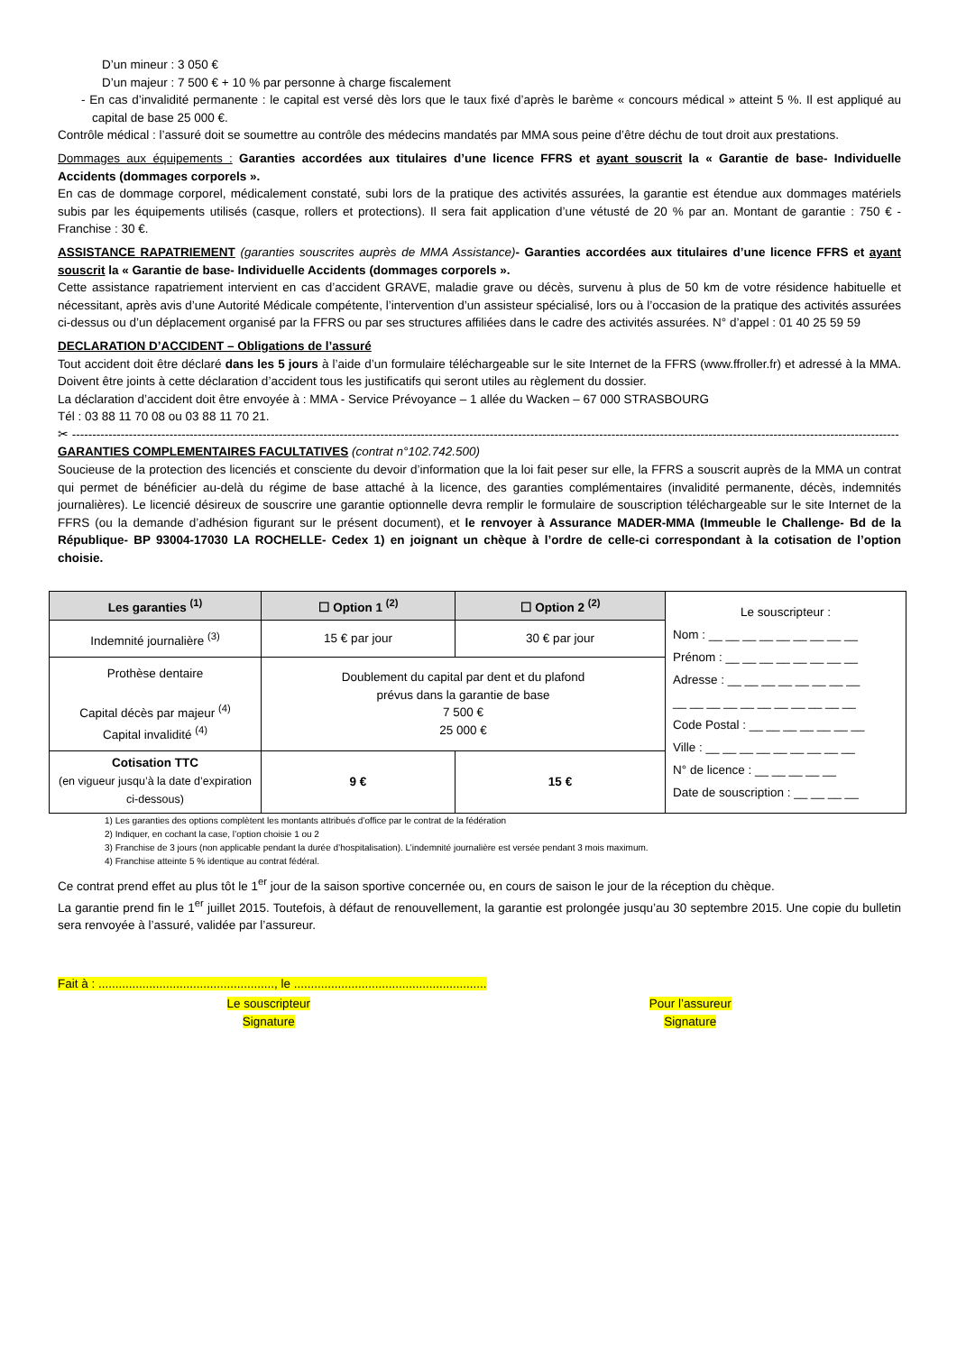D’un mineur : 3 050 €
D’un majeur : 7 500 € + 10 % par personne à charge fiscalement
- En cas d’invalidité permanente : le capital est versé dès lors que le taux fixé d’après le barème « concours médical » atteint 5 %. Il est appliqué au capital de base 25 000 €.
Contrôle médical : l’assuré doit se soumettre au contrôle des médecins mandatés par MMA sous peine d’être déchu de tout droit aux prestations.
Dommages aux équipements : Garanties accordées aux titulaires d’une licence FFRS et ayant souscrit la « Garantie de base- Individuelle Accidents (dommages corporels ».
En cas de dommage corporel, médicalement constaté, subi lors de la pratique des activités assurées, la garantie est étendue aux dommages matériels subis par les équipements utilisés (casque, rollers et protections). Il sera fait application d’une vétusté de 20 % par an. Montant de garantie : 750 € - Franchise : 30 €.
ASSISTANCE RAPATRIEMENT (garanties souscrites auprès de MMA Assistance)- Garanties accordées aux titulaires d’une licence FFRS et ayant souscrit la « Garantie de base- Individuelle Accidents (dommages corporels ».
Cette assistance rapatriement intervient en cas d’accident GRAVE, maladie grave ou décès, survenu à plus de 50 km de votre résidence habituelle et nécessitant, après avis d’une Autorité Médicale compétente, l’intervention d’un assisteur spécialisé, lors ou à l’occasion de la pratique des activités assurées ci-dessus ou d’un déplacement organisé par la FFRS ou par ses structures affiliées dans le cadre des activités assurées. N° d’appel : 01 40 25 59 59
DECLARATION D’ACCIDENT – Obligations de l’assuré
Tout accident doit être déclaré dans les 5 jours à l’aide d’un formulaire téléchargeable sur le site Internet de la FFRS (www.ffroller.fr) et adressé à la MMA. Doivent être joints à cette déclaration d’accident tous les justificatifs qui seront utiles au règlement du dossier.
La déclaration d’accident doit être envoyée à : MMA - Service Prévoyance – 1 allée du Wacken – 67 000 STRASBOURG
Tél : 03 88 11 70 08 ou 03 88 11 70 21.
✂ ------------------------------------------------------------------------------------------------------------------------------------------------------------------------------------------------------------
GARANTIES COMPLEMENTAIRES FACULTATIVES (contrat n°102.742.500)
Soucieuse de la protection des licenciés et consciente du devoir d’information que la loi fait peser sur elle, la FFRS a souscrit auprès de la MMA un contrat qui permet de bénéficier au-delà du régime de base attaché à la licence, des garanties complémentaires (invalidité permanente, décès, indemnités journalières). Le licencié désireux de souscrire une garantie optionnelle devra remplir le formulaire de souscription téléchargeable sur le site Internet de la FFRS (ou la demande d’adhésion figurant sur le présent document), et le renvoyer à Assurance MADER-MMA (Immeuble le Challenge- Bd de la République- BP 93004-17030 LA ROCHELLE- Cedex 1) en joignant un chèque à l’ordre de celle-ci correspondant à la cotisation de l’option choisie.
| Les garanties <sup>(1)</sup> | ☐ Option 1 <sup>(2)</sup> | ☐ Option 2 <sup>(2)</sup> | Le souscripteur : Nom : __ __ __ __ __ __ __ __ __ Prénom : __ __ __ __ __ __ __ __ Adresse : __ __ __ __ __ __ __ __ __ __ __ __ __ __ __ __ __ __ __ Code Postal : __ __ __ __ __ __ __ Ville : __ __ __ __ __ __ __ __ __ N° de licence : __ __ __ __ __ Date de souscription : __ __ __ __ |
| Indemnité journalière <sup>(3)</sup> | 15 € par jour | 30 € par jour | |
| Prothèse dentaire Capital décès par majeur <sup>(4)</sup> Capital invalidité <sup>(4)</sup> | Doublement du capital par dent et du plafond prévus dans la garantie de base 7 500 € 25 000 € | | |
| Cotisation TTC (en vigueur jusqu’à la date d’expiration ci-dessous) | 9 € | 15 € | |
1) Les garanties des options complètent les montants attribués d’office par le contrat de la fédération
2) Indiquer, en cochant la case, l’option choisie 1 ou 2
3) Franchise de 3 jours (non applicable pendant la durée d’hospitalisation). L’indemnité journalière est versée pendant 3 mois maximum.
4) Franchise atteinte 5 % identique au contrat fédéral.
Ce contrat prend effet au plus tôt le 1<sup>er</sup> jour de la saison sportive concernée ou, en cours de saison le jour de la réception du chèque.
La garantie prend fin le 1<sup>er</sup> juillet 2015. Toutefois, à défaut de renouvellement, la garantie est prolongée jusqu’au 30 septembre 2015. Une copie du bulletin sera renvoyée à l’assuré, validée par l’assureur.
Fait à : ...................................................., le .........................................................
Le souscripteur
Signature
Pour l’assureur
Signature